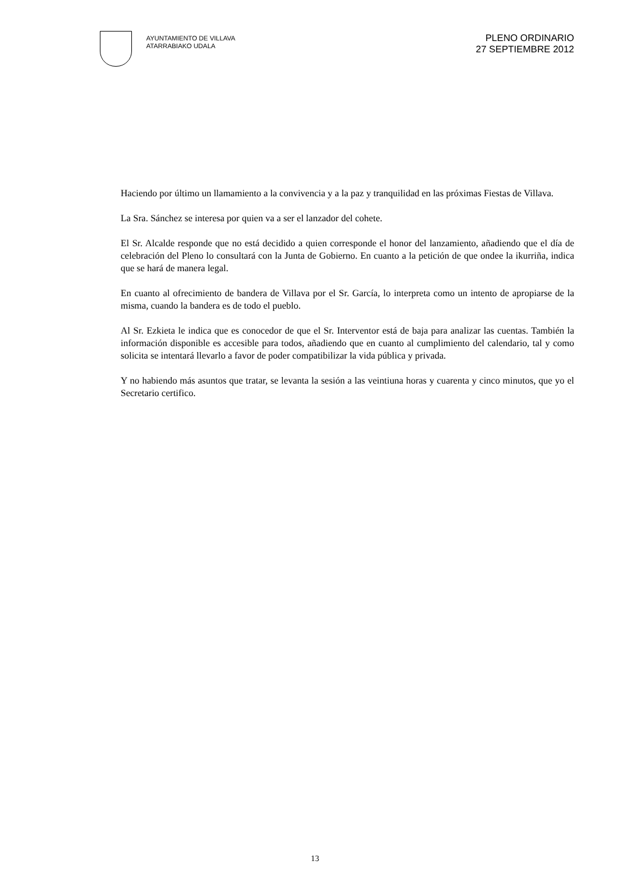AYUNTAMIENTO DE VILLAVA
ATARRABIAKO UDALA
PLENO ORDINARIO
27 SEPTIEMBRE 2012
Haciendo por último un llamamiento a la convivencia y a la paz y tranquilidad en las próximas Fiestas de Villava.
La Sra. Sánchez se interesa por quien va a ser el lanzador del cohete.
El Sr. Alcalde responde que no está decidido a quien corresponde el honor del lanzamiento, añadiendo que el día de celebración del Pleno lo consultará con la Junta de Gobierno. En cuanto a la petición de que ondee la ikurriña, indica que se hará de manera legal.
En cuanto al ofrecimiento de bandera de Villava por el Sr. García, lo interpreta como un intento de apropiarse de la misma, cuando la bandera es de todo el pueblo.
Al Sr. Ezkieta le indica que es conocedor de que el Sr. Interventor está de baja para analizar las cuentas. También la información disponible es accesible para todos, añadiendo que en cuanto al cumplimiento del calendario, tal y como solicita se intentará llevarlo a favor de poder compatibilizar la vida pública y privada.
Y no habiendo más asuntos que tratar, se levanta la sesión a las veintiuna horas y cuarenta y cinco minutos, que yo el Secretario certifico.
13